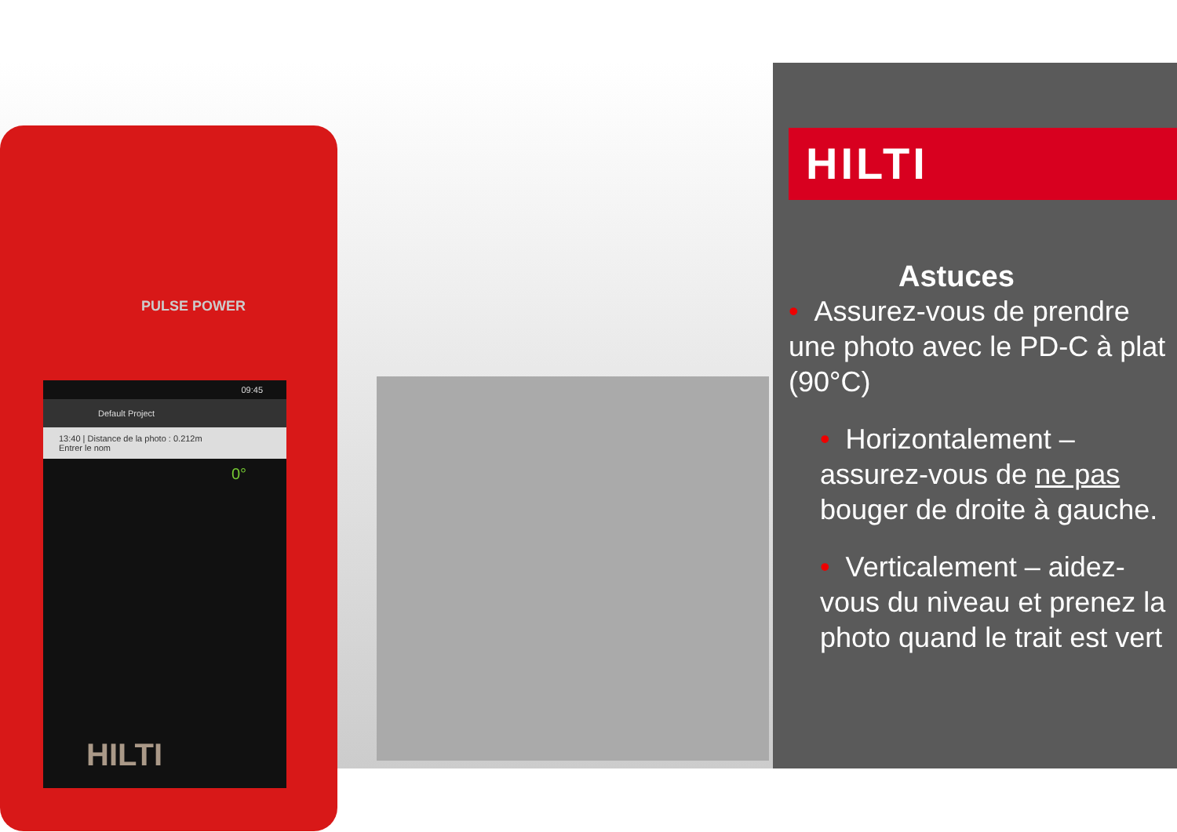PULSE POWER
09:45
Default Project
13:40 | Distance de la photo : 0.212m
Entrer le nom
0°
HILTI
HILTI
Astuces
• Assurez-vous de prendre une photo avec le PD-C à plat (90°C)
• Horizontalement – assurez-vous de ne pas bouger de droite à gauche.
• Verticalement – aidez-vous du niveau et prenez la photo quand le trait est vert